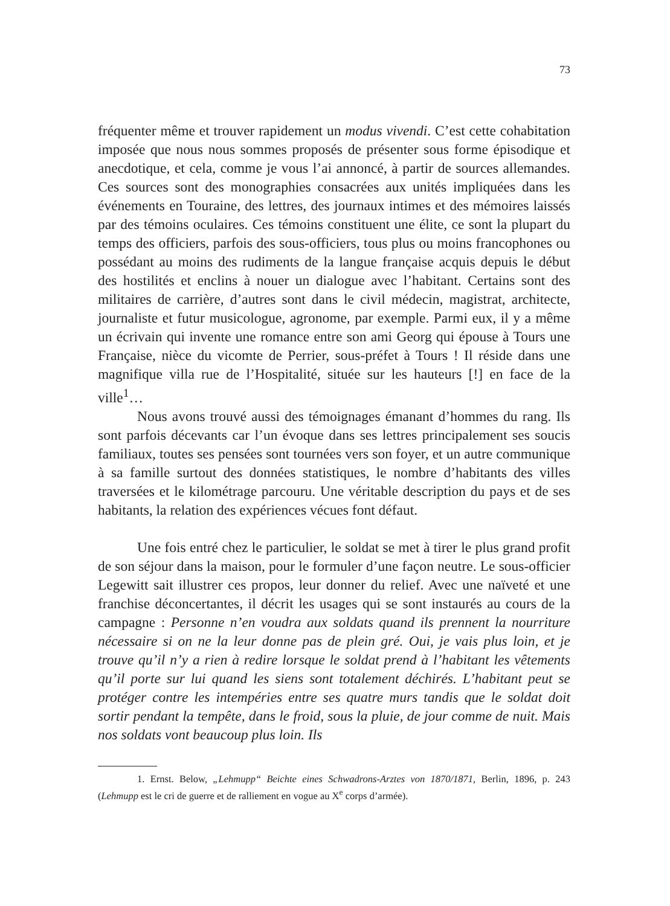73
fréquenter même et trouver rapidement un modus vivendi. C’est cette cohabitation imposée que nous nous sommes proposés de présenter sous forme épisodique et anecdotique, et cela, comme je vous l’ai annoncé, à partir de sources allemandes. Ces sources sont des monographies consacrées aux unités impliquées dans les événements en Touraine, des lettres, des journaux intimes et des mémoires laissés par des témoins oculaires. Ces témoins constituent une élite, ce sont la plupart du temps des officiers, parfois des sous-officiers, tous plus ou moins francophones ou possédant au moins des rudiments de la langue française acquis depuis le début des hostilités et enclins à nouer un dialogue avec l’habitant. Certains sont des militaires de carrière, d’autres sont dans le civil médecin, magistrat, architecte, journaliste et futur musicologue, agronome, par exemple. Parmi eux, il y a même un écrivain qui invente une romance entre son ami Georg qui épouse à Tours une Française, nièce du vicomte de Perrier, sous-préfet à Tours ! Il réside dans une magnifique villa rue de l’Hospitalité, située sur les hauteurs [!] en face de la ville<sup>1</sup>…
Nous avons trouvé aussi des témoignages émanant d’hommes du rang. Ils sont parfois décevants car l’un évoque dans ses lettres principalement ses soucis familiaux, toutes ses pensées sont tournées vers son foyer, et un autre communique à sa famille surtout des données statistiques, le nombre d’habitants des villes traversées et le kilométrage parcouru. Une véritable description du pays et de ses habitants, la relation des expériences vécues font défaut.
Une fois entré chez le particulier, le soldat se met à tirer le plus grand profit de son séjour dans la maison, pour le formuler d’une façon neutre. Le sous-officier Legewitt sait illustrer ces propos, leur donner du relief. Avec une naïveté et une franchise déconcertantes, il décrit les usages qui se sont instaurés au cours de la campagne : Personne n’en voudra aux soldats quand ils prennent la nourriture nécessaire si on ne la leur donne pas de plein gré. Oui, je vais plus loin, et je trouve qu’il n’y a rien à redire lorsque le soldat prend à l’habitant les vêtements qu’il porte sur lui quand les siens sont totalement déchirés. L’habitant peut se protéger contre les intempéries entre ses quatre murs tandis que le soldat doit sortir pendant la tempête, dans le froid, sous la pluie, de jour comme de nuit. Mais nos soldats vont beaucoup plus loin. Ils
1. Ernst. Below, „Lehmupp“ Beichte eines Schwadrons-Arztes von 1870/1871, Berlin, 1896, p. 243 (Lehmupp est le cri de guerre et de ralliement en vogue au X<sup>e</sup> corps d’armée).